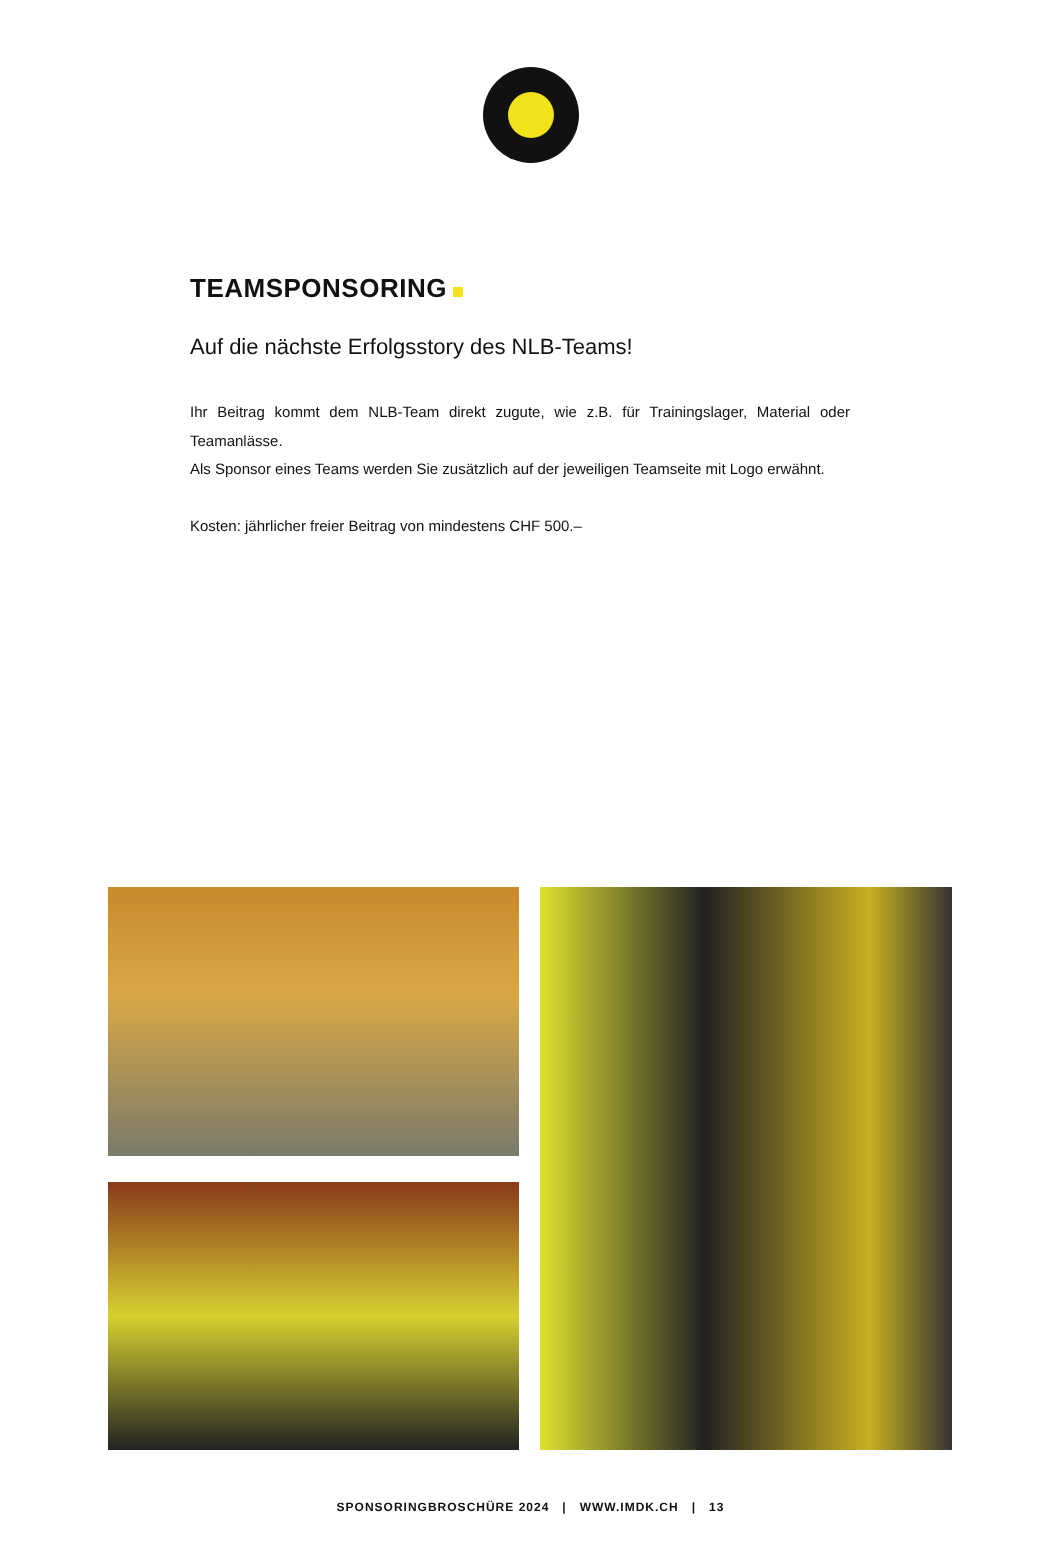TEAMSPONSORING
Auf die nächste Erfolgsstory des NLB-Teams!
Ihr Beitrag kommt dem NLB-Team direkt zugute, wie z.B. für Trainingslager, Material oder Teamanlässe.
Als Sponsor eines Teams werden Sie zusätzlich auf der jeweiligen Teamseite mit Logo erwähnt.
Kosten: jährlicher freier Beitrag von mindestens CHF 500.–
SPONSORINGBROSCHÜRE 2024 | WWW.IMDK.CH | 13